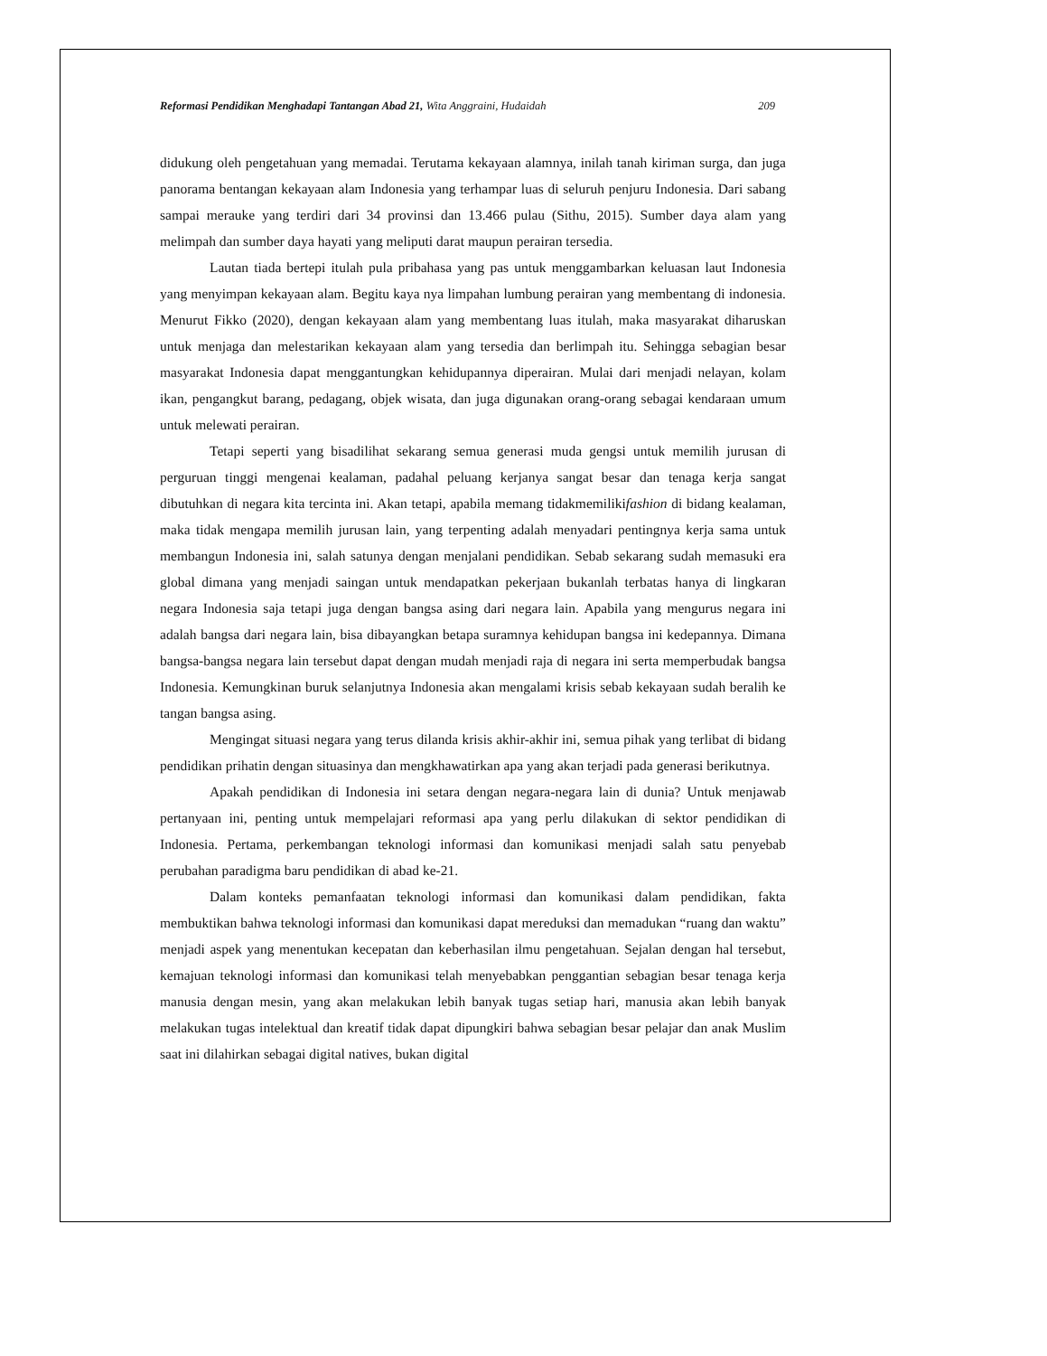Reformasi Pendidikan Menghadapi Tantangan Abad 21, Wita Anggraini, Hudaidah 209
didukung oleh pengetahuan yang memadai. Terutama kekayaan alamnya, inilah tanah kiriman surga, dan juga panorama bentangan kekayaan alam Indonesia yang terhampar luas di seluruh penjuru Indonesia. Dari sabang sampai merauke yang terdiri dari 34 provinsi dan 13.466 pulau (Sithu, 2015). Sumber daya alam yang melimpah dan sumber daya hayati yang meliputi darat maupun perairan tersedia.
Lautan tiada bertepi itulah pula pribahasa yang pas untuk menggambarkan keluasan laut Indonesia yang menyimpan kekayaan alam. Begitu kaya nya limpahan lumbung perairan yang membentang di indonesia. Menurut Fikko (2020), dengan kekayaan alam yang membentang luas itulah, maka masyarakat diharuskan untuk menjaga dan melestarikan kekayaan alam yang tersedia dan berlimpah itu. Sehingga sebagian besar masyarakat Indonesia dapat menggantungkan kehidupannya diperairan. Mulai dari menjadi nelayan, kolam ikan, pengangkut barang, pedagang, objek wisata, dan juga digunakan orang-orang sebagai kendaraan umum untuk melewati perairan.
Tetapi seperti yang bisadilihat sekarang semua generasi muda gengsi untuk memilih jurusan di perguruan tinggi mengenai kealaman, padahal peluang kerjanya sangat besar dan tenaga kerja sangat dibutuhkan di negara kita tercinta ini. Akan tetapi, apabila memang tidakmemilikifashion di bidang kealaman, maka tidak mengapa memilih jurusan lain, yang terpenting adalah menyadari pentingnya kerja sama untuk membangun Indonesia ini, salah satunya dengan menjalani pendidikan. Sebab sekarang sudah memasuki era global dimana yang menjadi saingan untuk mendapatkan pekerjaan bukanlah terbatas hanya di lingkaran negara Indonesia saja tetapi juga dengan bangsa asing dari negara lain. Apabila yang mengurus negara ini adalah bangsa dari negara lain, bisa dibayangkan betapa suramnya kehidupan bangsa ini kedepannya. Dimana bangsa-bangsa negara lain tersebut dapat dengan mudah menjadi raja di negara ini serta memperbudak bangsa Indonesia. Kemungkinan buruk selanjutnya Indonesia akan mengalami krisis sebab kekayaan sudah beralih ke tangan bangsa asing.
Mengingat situasi negara yang terus dilanda krisis akhir-akhir ini, semua pihak yang terlibat di bidang pendidikan prihatin dengan situasinya dan mengkhawatirkan apa yang akan terjadi pada generasi berikutnya.
Apakah pendidikan di Indonesia ini setara dengan negara-negara lain di dunia? Untuk menjawab pertanyaan ini, penting untuk mempelajari reformasi apa yang perlu dilakukan di sektor pendidikan di Indonesia. Pertama, perkembangan teknologi informasi dan komunikasi menjadi salah satu penyebab perubahan paradigma baru pendidikan di abad ke-21.
Dalam konteks pemanfaatan teknologi informasi dan komunikasi dalam pendidikan, fakta membuktikan bahwa teknologi informasi dan komunikasi dapat mereduksi dan memadukan “ruang dan waktu” menjadi aspek yang menentukan kecepatan dan keberhasilan ilmu pengetahuan. Sejalan dengan hal tersebut, kemajuan teknologi informasi dan komunikasi telah menyebabkan penggantian sebagian besar tenaga kerja manusia dengan mesin, yang akan melakukan lebih banyak tugas setiap hari, manusia akan lebih banyak melakukan tugas intelektual dan kreatif tidak dapat dipungkiri bahwa sebagian besar pelajar dan anak Muslim saat ini dilahirkan sebagai digital natives, bukan digital